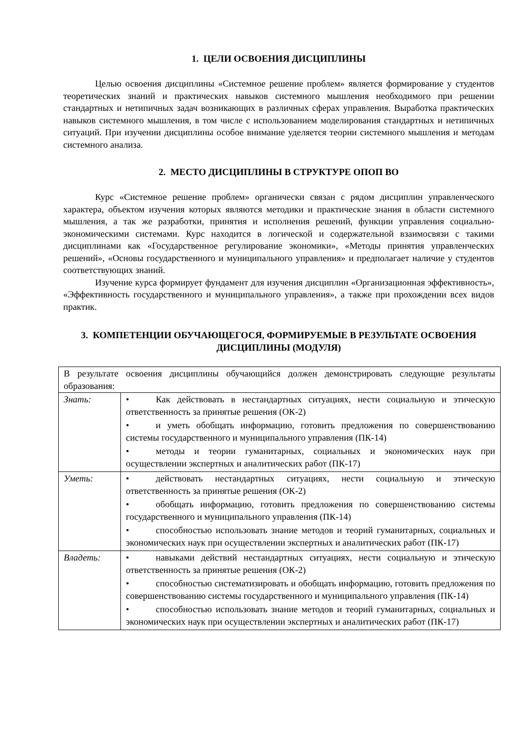1. ЦЕЛИ ОСВОЕНИЯ ДИСЦИПЛИНЫ
Целью освоения дисциплины «Системное решение проблем» является формирование у студентов теоретических знаний и практических навыков системного мышления необходимого при решении стандартных и нетипичных задач возникающих в различных сферах управления. Выработка практических навыков системного мышления, в том числе с использованием моделирования стандартных и нетипичных ситуаций. При изучении дисциплины особое внимание уделяется теории системного мышления и методам системного анализа.
2. МЕСТО ДИСЦИПЛИНЫ В СТРУКТУРЕ ОПОП ВО
Курс «Системное решение проблем» органически связан с рядом дисциплин управленческого характера, объектом изучения которых являются методики и практические знания в области системного мышления, а так же разработки, принятия и исполнения решений, функции управления социально-экономическими системами. Курс находится в логической и содержательной взаимосвязи с такими дисциплинами как «Государственное регулирование экономики», «Методы принятия управленческих решений», «Основы государственного и муниципального управления» и предполагает наличие у студентов соответствующих знаний.
Изучение курса формирует фундамент для изучения дисциплин «Организационная эффективность», «Эффективность государственного и муниципального управления», а также при прохождении всех видов практик.
3. КОМПЕТЕНЦИИ ОБУЧАЮЩЕГОСЯ, ФОРМИРУЕМЫЕ В РЕЗУЛЬТАТЕ ОСВОЕНИЯ ДИСЦИПЛИНЫ (МОДУЛЯ)
| В результате освоения дисциплины обучающийся должен демонстрировать следующие результаты образования: | |
| Знать: | • Как действовать в нестандартных ситуациях, нести социальную и этическую ответственность за принятые решения (ОК-2) • и уметь обобщать информацию, готовить предложения по совершенствованию системы государственного и муниципального управления (ПК-14) • методы и теории гуманитарных, социальных и экономических наук при осуществлении экспертных и аналитических работ (ПК-17) |
| Уметь: | • действовать нестандартных ситуациях, нести социальную и этическую ответственность за принятые решения (ОК-2) • обобщать информацию, готовить предложения по совершенствованию системы государственного и муниципального управления (ПК-14) • способностью использовать знание методов и теорий гуманитарных, социальных и экономических наук при осуществлении экспертных и аналитических работ (ПК-17) |
| Владеть: | • навыками действий нестандартных ситуациях, нести социальную и этическую ответственность за принятые решения (ОК-2) • способностью систематизировать и обобщать информацию, готовить предложения по совершенствованию системы государственного и муниципального управления (ПК-14) • способностью использовать знание методов и теорий гуманитарных, социальных и экономических наук при осуществлении экспертных и аналитических работ (ПК-17) |